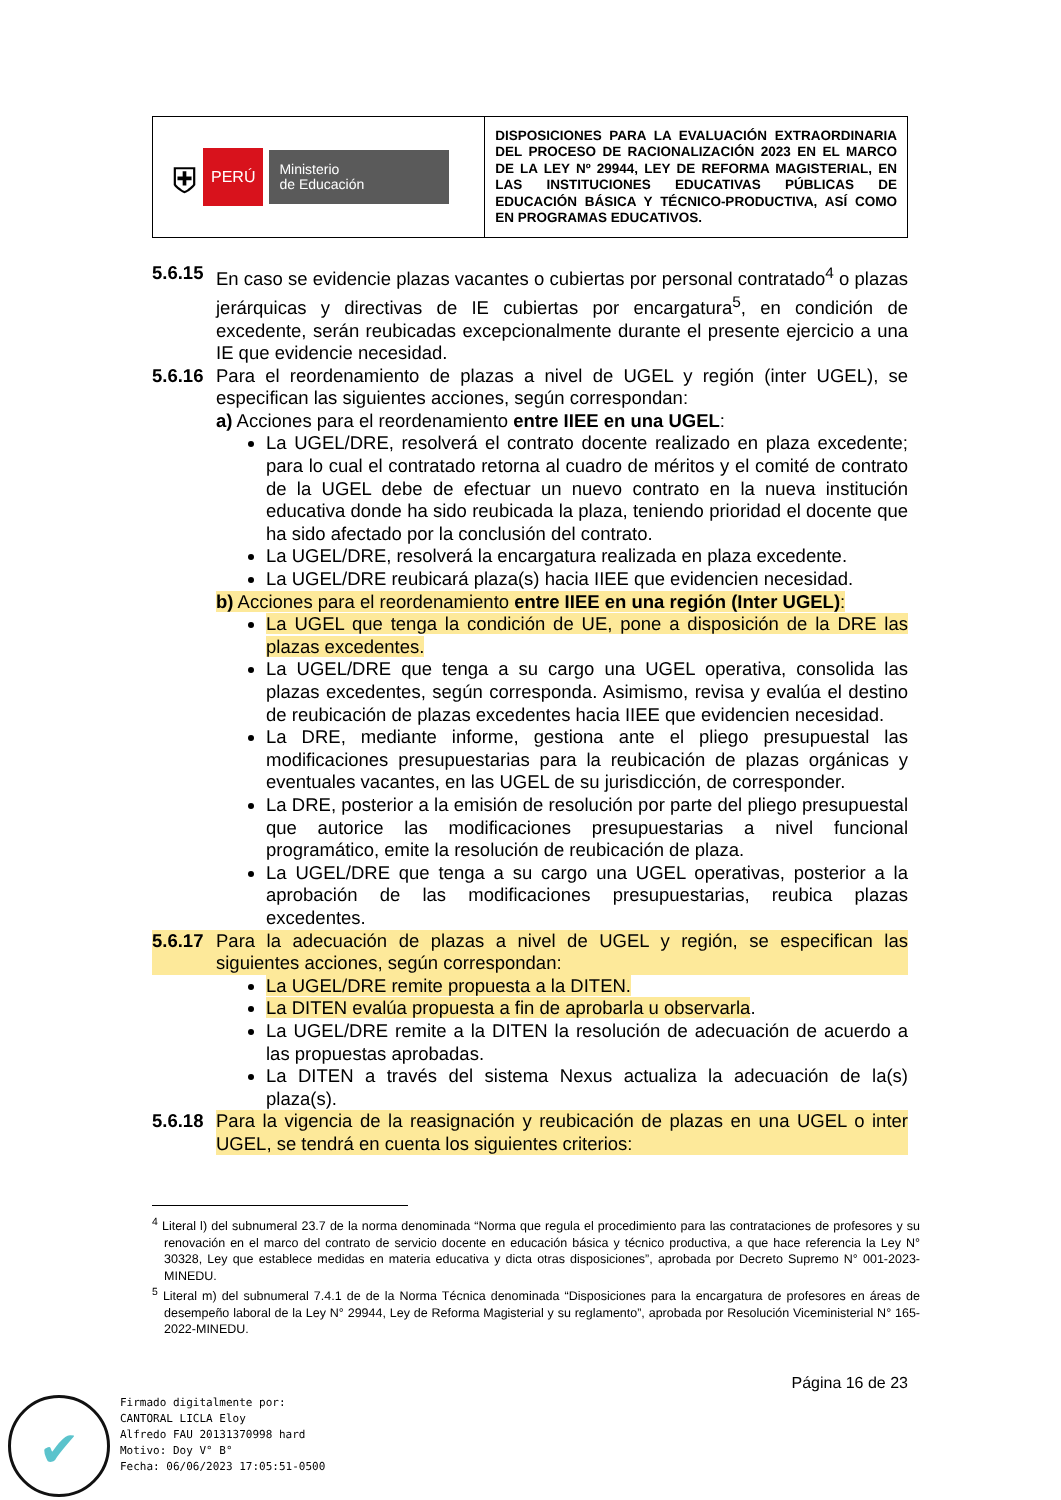| ⛨ PERÚ Ministerio de Educación | DISPOSICIONES PARA LA EVALUACIÓN EXTRAORDINARIA DEL PROCESO DE RACIONALIZACIÓN 2023 EN EL MARCO DE LA LEY Nº 29944, LEY DE REFORMA MAGISTERIAL, EN LAS INSTITUCIONES EDUCATIVAS PÚBLICAS DE EDUCACIÓN BÁSICA Y TÉCNICO-PRODUCTIVA, ASÍ COMO EN PROGRAMAS EDUCATIVOS. |
5.6.15 En caso se evidencie plazas vacantes o cubiertas por personal contratado<sup>4</sup> o plazas jerárquicas y directivas de IE cubiertas por encargatura<sup>5</sup>, en condición de excedente, serán reubicadas excepcionalmente durante el presente ejercicio a una IE que evidencie necesidad.
5.6.16 Para el reordenamiento de plazas a nivel de UGEL y región (inter UGEL), se especifican las siguientes acciones, según correspondan:
a) Acciones para el reordenamiento entre IIEE en una UGEL:
La UGEL/DRE, resolverá el contrato docente realizado en plaza excedente; para lo cual el contratado retorna al cuadro de méritos y el comité de contrato de la UGEL debe de efectuar un nuevo contrato en la nueva institución educativa donde ha sido reubicada la plaza, teniendo prioridad el docente que ha sido afectado por la conclusión del contrato.
La UGEL/DRE, resolverá la encargatura realizada en plaza excedente.
La UGEL/DRE reubicará plaza(s) hacia IIEE que evidencien necesidad.
b) Acciones para el reordenamiento entre IIEE en una región (Inter UGEL):
La UGEL que tenga la condición de UE, pone a disposición de la DRE las plazas excedentes.
La UGEL/DRE que tenga a su cargo una UGEL operativa, consolida las plazas excedentes, según corresponda. Asimismo, revisa y evalúa el destino de reubicación de plazas excedentes hacia IIEE que evidencien necesidad.
La DRE, mediante informe, gestiona ante el pliego presupuestal las modificaciones presupuestarias para la reubicación de plazas orgánicas y eventuales vacantes, en las UGEL de su jurisdicción, de corresponder.
La DRE, posterior a la emisión de resolución por parte del pliego presupuestal que autorice las modificaciones presupuestarias a nivel funcional programático, emite la resolución de reubicación de plaza.
La UGEL/DRE que tenga a su cargo una UGEL operativas, posterior a la aprobación de las modificaciones presupuestarias, reubica plazas excedentes.
5.6.17 Para la adecuación de plazas a nivel de UGEL y región, se especifican las siguientes acciones, según correspondan:
La UGEL/DRE remite propuesta a la DITEN.
La DITEN evalúa propuesta a fin de aprobarla u observarla.
La UGEL/DRE remite a la DITEN la resolución de adecuación de acuerdo a las propuestas aprobadas.
La DITEN a través del sistema Nexus actualiza la adecuación de la(s) plaza(s).
5.6.18 Para la vigencia de la reasignación y reubicación de plazas en una UGEL o inter UGEL, se tendrá en cuenta los siguientes criterios:
<sup>4</sup> Literal l) del subnumeral 23.7 de la norma denominada “Norma que regula el procedimiento para las contrataciones de profesores y su renovación en el marco del contrato de servicio docente en educación básica y técnico productiva, a que hace referencia la Ley N° 30328, Ley que establece medidas en materia educativa y dicta otras disposiciones”, aprobada por Decreto Supremo N° 001-2023-MINEDU.
<sup>5</sup> Literal m) del subnumeral 7.4.1 de de la Norma Técnica denominada “Disposiciones para la encargatura de profesores en áreas de desempeño laboral de la Ley N° 29944, Ley de Reforma Magisterial y su reglamento”, aprobada por Resolución Viceministerial N° 165-2022-MINEDU.
Página 16 de 23
✔
Firmado digitalmente por:
CANTORAL LICLA Eloy
Alfredo FAU 20131370998 hard
Motivo: Doy V° B°
Fecha: 06/06/2023 17:05:51-0500